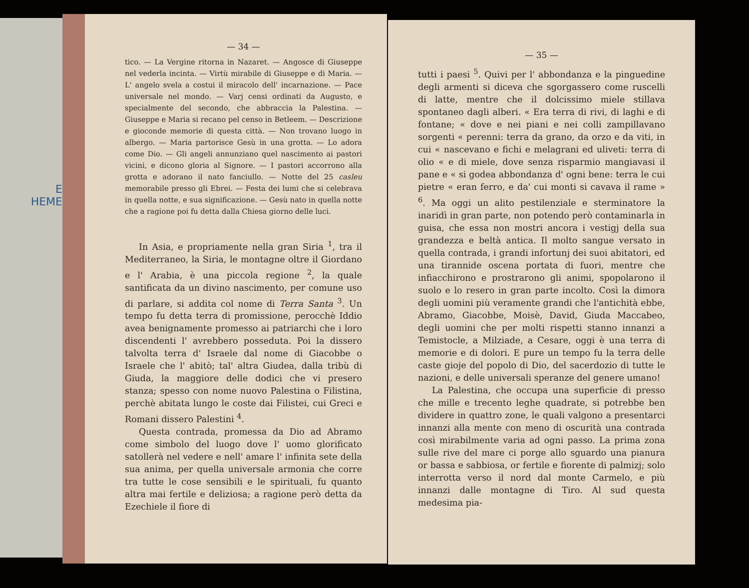E
HEME
— 34 —
tico. — La Vergine ritorna in Nazaret. — Angosce di Giuseppe nel vederla incinta. — Virtù mirabile di Giuseppe e di Maria. — L' angelo svela a costui il miracolo dell' incarnazione. — Pace universale nel mondo. — Varj censi ordinati da Augusto, e specialmente del secondo, che abbraccia la Palestina. — Giuseppe e Maria si recano pel censo in Betleem. — Descrizione e gioconde memorie di questa città. — Non trovano luogo in albergo. — Maria partorisce Gesù in una grotta. — Lo adora come Dio. — Gli angeli annunziano quel nascimento ai pastori vicini, e dicono gloria al Signore. — I pastori accorrono alla grotta e adorano il nato fanciullo. — Notte del 25 casleu memorabile presso gli Ebrei. — Festa dei lumi che si celebrava in quella notte, e sua significazione. — Gesù nato in quella notte che a ragione poi fu detta dalla Chiesa giorno delle luci.
In Asia, e propriamente nella gran Siria <sup>1</sup>, tra il Mediterraneo, la Siria, le montagne oltre il Giordano e l' Arabia, è una piccola regione <sup>2</sup>, la quale santificata da un divino nascimento, per comune uso di parlare, si addita col nome di Terra Santa <sup>3</sup>. Un tempo fu detta terra di promissione, perocchè Iddio avea benignamente promesso ai patriarchi che i loro discendenti l' avrebbero posseduta. Poi la dissero talvolta terra d' Israele dal nome di Giacobbe o Israele che l' abitò; tal' altra Giudea, dalla tribù di Giuda, la maggiore delle dodici che vi presero stanza; spesso con nome nuovo Palestina o Filistina, perchè abitata lungo le coste dai Filistei, cui Greci e Romani dissero Palestini <sup>4</sup>.
Questa contrada, promessa da Dio ad Abramo come simbolo del luogo dove l' uomo glorificato satollerà nel vedere e nell' amare l' infinita sete della sua anima, per quella universale armonia che corre tra tutte le cose sensibili e le spirituali, fu quanto altra mai fertile e deliziosa; a ragione però detta da Ezechiele il fiore di
— 35 —
tutti i paesi <sup>5</sup>. Quivi per l' abbondanza e la pinguedine degli armenti si diceva che sgorgassero come ruscelli di latte, mentre che il dolcissimo miele stillava spontaneo dagli alberi. « Era terra di rivi, di laghi e di fontane; « dove e nei piani e nei colli zampillavano sorgenti « perenni: terra da grano, da orzo e da viti, in cui « nascevano e fichi e melagrani ed uliveti: terra di olio « e di miele, dove senza risparmio mangiavasi il pane e « si godea abbondanza d' ogni bene: terra le cui pietre « eran ferro, e da' cui monti si cavava il rame » <sup>6</sup>. Ma oggi un alito pestilenziale e sterminatore la inaridì in gran parte, non potendo però contaminarla in guisa, che essa non mostri ancora i vestigj della sua grandezza e beltà antica. Il molto sangue versato in quella contrada, i grandi infortunj dei suoi abitatori, ed una tirannide oscena portata di fuori, mentre che infiacchirono e prostrarono gli animi, spopolarono il suolo e lo resero in gran parte incolto. Così la dimora degli uomini più veramente grandi che l'antichità ebbe, Abramo, Giacobbe, Moisè, David, Giuda Maccabeo, degli uomini che per molti rispetti stanno innanzi a Temistocle, a Milziade, a Cesare, oggi è una terra di memorie e di dolori. E pure un tempo fu la terra delle caste gioje del popolo di Dio, del sacerdozio di tutte le nazioni, e delle universali speranze del genere umano!
La Palestina, che occupa una superficie di presso che mille e trecento leghe quadrate, si potrebbe ben dividere in quattro zone, le quali valgono a presentarci innanzi alla mente con meno di oscurità una contrada così mirabilmente varia ad ogni passo. La prima zona sulle rive del mare ci porge allo sguardo una pianura or bassa e sabbiosa, or fertile e fiorente di palmizj; solo interrotta verso il nord dal monte Carmelo, e più innanzi dalle montagne di Tiro. Al sud questa medesima pia-